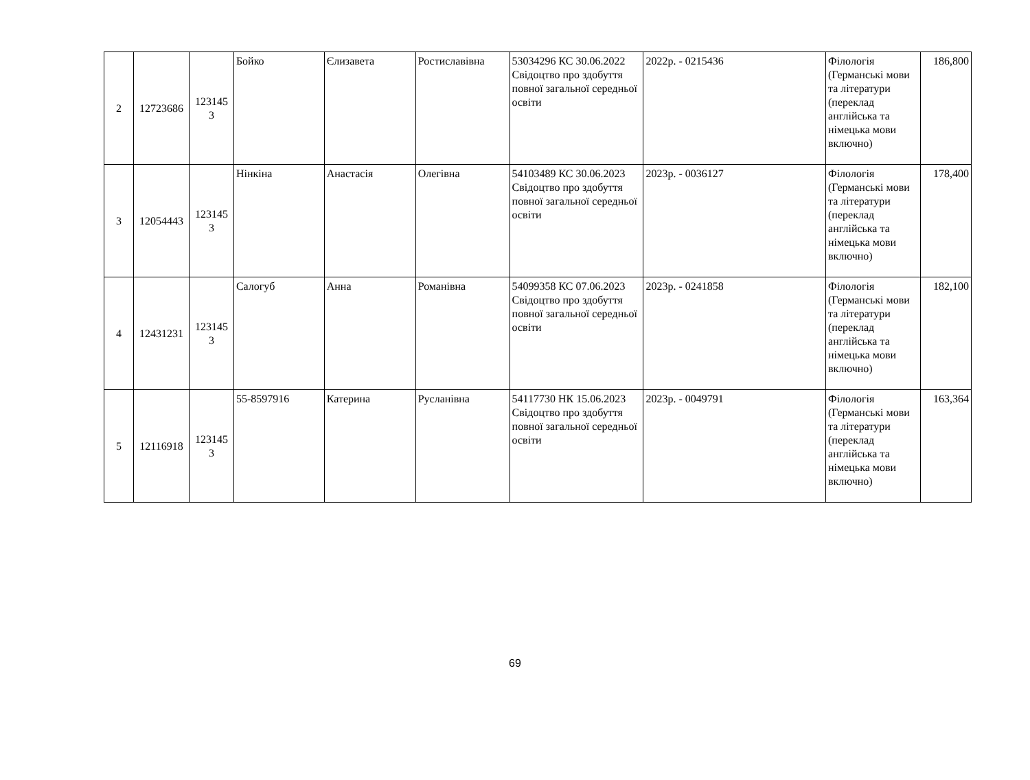| 2 | 12723686 | 123145 3 | Бойко | Єлизавета | Ростиславівна | 53034296 КС 30.06.2022 Свідоцтво про здобуття повної загальної середньої освіти | 2022р. - 0215436 | Філологія (Германські мови та літератури (переклад англійська та німецька мови включно) | 186,800 |
| 3 | 12054443 | 123145 3 | Нінкіна | Анастасія | Олегівна | 54103489 КС 30.06.2023 Свідоцтво про здобуття повної загальної середньої освіти | 2023р. - 0036127 | Філологія (Германські мови та літератури (переклад англійська та німецька мови включно) | 178,400 |
| 4 | 12431231 | 123145 3 | Салогуб | Анна | Романівна | 54099358 КС 07.06.2023 Свідоцтво про здобуття повної загальної середньої освіти | 2023р. - 0241858 | Філологія (Германські мови та літератури (переклад англійська та німецька мови включно) | 182,100 |
| 5 | 12116918 | 123145 3 | 55-8597916 | Катерина | Русланівна | 54117730 НК 15.06.2023 Свідоцтво про здобуття повної загальної середньої освіти | 2023р. - 0049791 | Філологія (Германські мови та літератури (переклад англійська та німецька мови включно) | 163,364 |
69